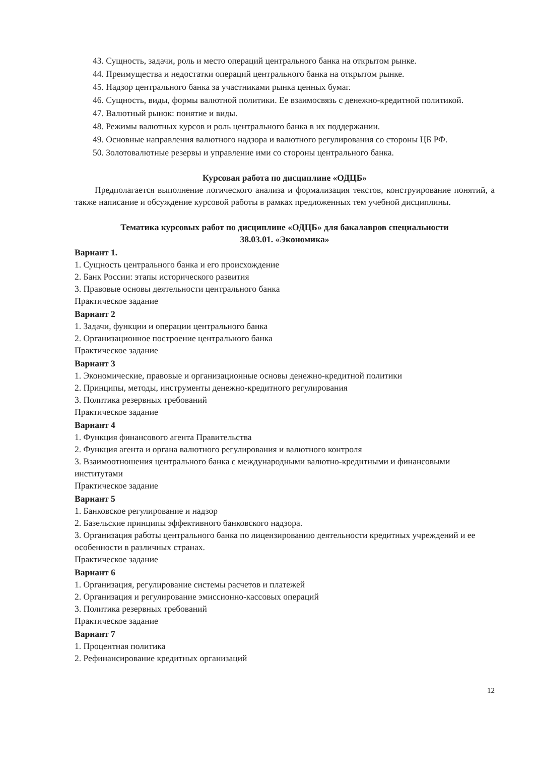43. Сущность, задачи, роль и место операций центрального банка на открытом рынке.
44. Преимущества и недостатки операций центрального банка на открытом рынке.
45. Надзор центрального банка за участниками рынка ценных бумаг.
46. Сущность, виды, формы валютной политики. Ее взаимосвязь с денежно-кредитной политикой.
47. Валютный рынок: понятие и виды.
48. Режимы валютных курсов и роль центрального банка в их поддержании.
49. Основные направления валютного надзора и валютного регулирования со стороны ЦБ РФ.
50. Золотовалютные резервы и управление ими со стороны центрального банка.
Курсовая работа по дисциплине «ОДЦБ»
Предполагается выполнение логического анализа и формализация текстов, конструирование понятий, а также написание и обсуждение курсовой работы в рамках предложенных тем учебной дисциплины.
Тематика курсовых работ по дисциплине «ОДЦБ» для бакалавров специальности
38.03.01. «Экономика»
Вариант 1.
1. Сущность центрального банка и его происхождение
2. Банк России: этапы исторического развития
3. Правовые основы деятельности центрального банка
Практическое задание
Вариант 2
1. Задачи, функции и операции центрального банка
2. Организационное построение центрального банка
Практическое задание
Вариант 3
1. Экономические, правовые и организационные основы денежно-кредитной политики
2. Принципы, методы, инструменты денежно-кредитного регулирования
3. Политика резервных требований
Практическое задание
Вариант 4
1. Функция финансового агента Правительства
2. Функция агента и органа валютного регулирования и валютного контроля
3. Взаимоотношения центрального банка с международными валютно-кредитными и финансовыми институтами
Практическое задание
Вариант 5
1. Банковское регулирование и надзор
2. Базельские принципы эффективного банковского надзора.
3. Организация работы центрального банка по лицензированию деятельности кредитных учреждений и ее особенности в различных странах.
Практическое задание
Вариант 6
1. Организация, регулирование системы расчетов и платежей
2. Организация и регулирование эмиссионно-кассовых операций
3. Политика резервных требований
Практическое задание
Вариант 7
1. Процентная политика
2. Рефинансирование кредитных организаций
12